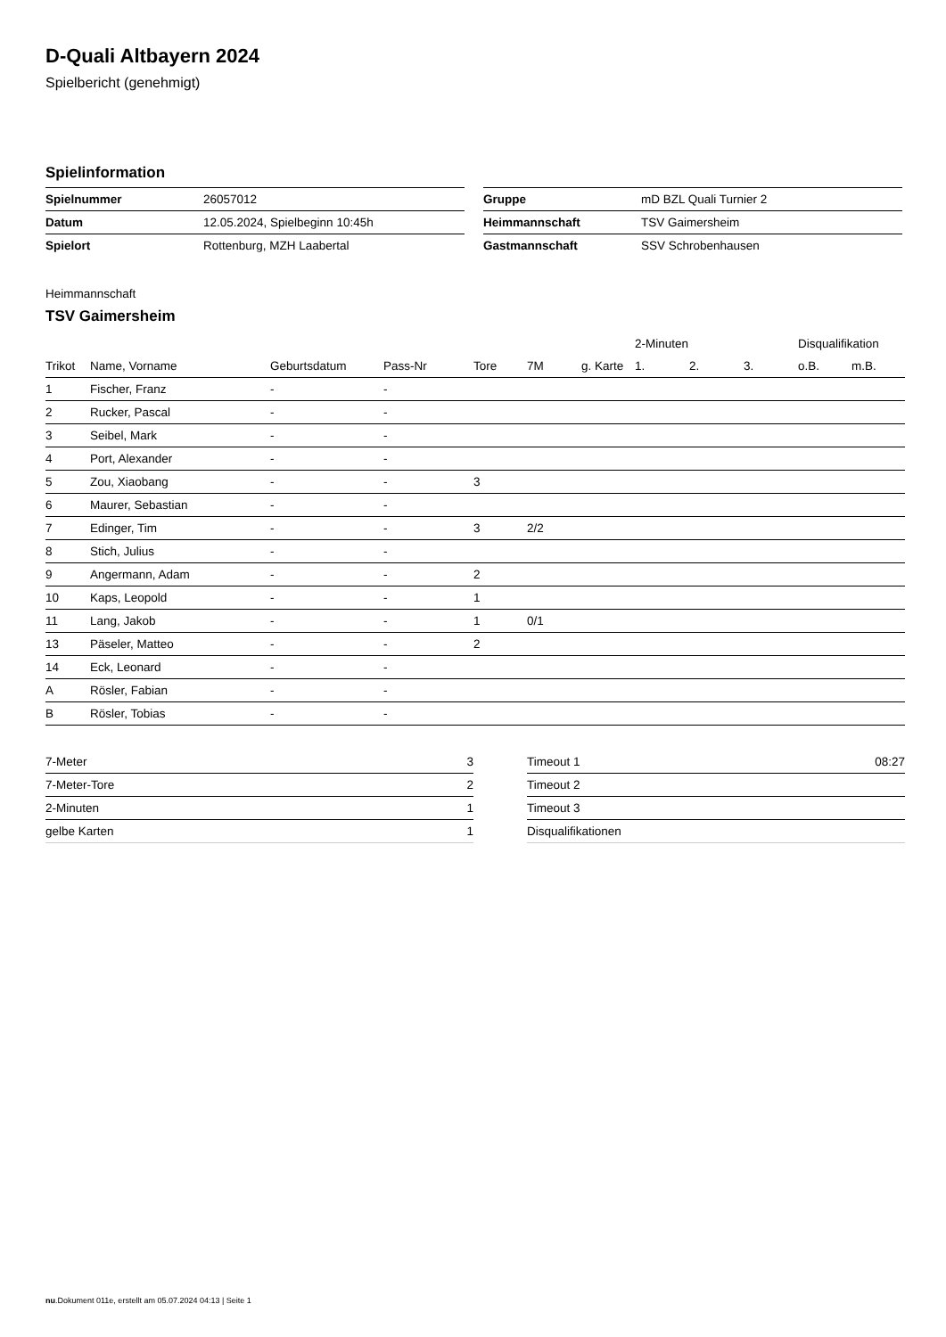D-Quali Altbayern 2024
Spielbericht (genehmigt)
Spielinformation
| Spielnummer | 26057012 |
| Datum | 12.05.2024, Spielbeginn 10:45h |
| Spielort | Rottenburg, MZH Laabertal |
| Gruppe | mD BZL Quali Turnier 2 |
| Heimmannschaft | TSV Gaimersheim |
| Gastmannschaft | SSV Schrobenhausen |
Heimmannschaft
TSV Gaimersheim
| | | | | | | | 2-Minuten | | | Disqualifikation | |
| --- | --- | --- | --- | --- | --- | --- | --- | --- | --- | --- | --- |
| Trikot | Name, Vorname | Geburtsdatum | Pass-Nr | Tore | 7M | g. Karte | 1. | 2. | 3. | o.B. | m.B. |
| 1 | Fischer, Franz | - | - | | | | | | | | |
| 2 | Rucker, Pascal | - | - | | | | | | | | |
| 3 | Seibel, Mark | - | - | | | | | | | | |
| 4 | Port, Alexander | - | - | | | | | | | | |
| 5 | Zou, Xiaobang | - | - | 3 | | | | | | | |
| 6 | Maurer, Sebastian | - | - | | | | | | | | |
| 7 | Edinger, Tim | - | - | 3 | 2/2 | | | | | | |
| 8 | Stich, Julius | - | - | | | | | | | | |
| 9 | Angermann, Adam | - | - | 2 | | | | | | | |
| 10 | Kaps, Leopold | - | - | 1 | | | | | | | |
| 11 | Lang, Jakob | - | - | 1 | 0/1 | | | | | | |
| 13 | Päseler, Matteo | - | - | 2 | | | | | | | |
| 14 | Eck, Leonard | - | - | | | | | | | | |
| A | Rösler, Fabian | - | - | | | | | | | | |
| B | Rösler, Tobias | - | - | | | | | | | | |
| 7-Meter | 3 |
| 7-Meter-Tore | 2 |
| 2-Minuten | 1 |
| gelbe Karten | 1 |
| Timeout 1 | 08:27 |
| Timeout 2 | |
| Timeout 3 | |
| Disqualifikationen | |
nu.Dokument 011e, erstellt am 05.07.2024 04:13 | Seite 1